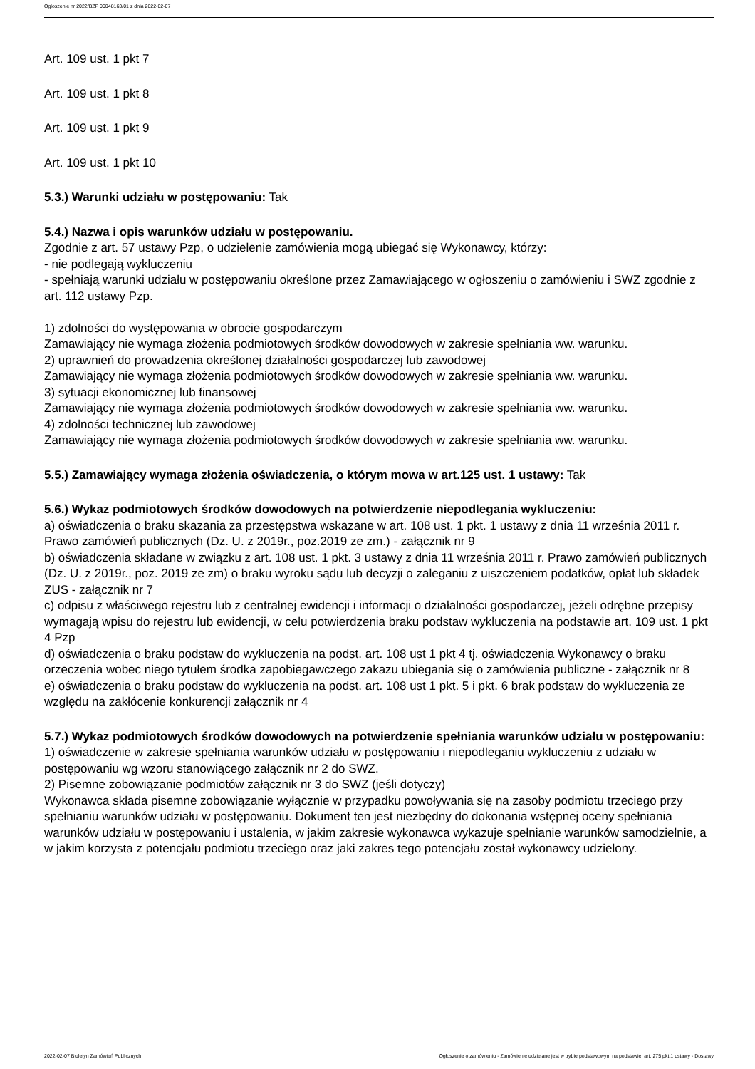Ogłoszenie nr 2022/BZP 00048163/01 z dnia 2022-02-07
Art. 109 ust. 1 pkt 7
Art. 109 ust. 1 pkt 8
Art. 109 ust. 1 pkt 9
Art. 109 ust. 1 pkt 10
5.3.) Warunki udziału w postępowaniu: Tak
5.4.) Nazwa i opis warunków udziału w postępowaniu.
Zgodnie z art. 57 ustawy Pzp, o udzielenie zamówienia mogą ubiegać się Wykonawcy, którzy:
- nie podlegają wykluczeniu
- spełniają warunki udziału w postępowaniu określone przez Zamawiającego w ogłoszeniu o zamówieniu i SWZ zgodnie z art. 112 ustawy Pzp.
1) zdolności do występowania w obrocie gospodarczym
Zamawiający nie wymaga złożenia podmiotowych środków dowodowych w zakresie spełniania ww. warunku.
2) uprawnień do prowadzenia określonej działalności gospodarczej lub zawodowej
Zamawiający nie wymaga złożenia podmiotowych środków dowodowych w zakresie spełniania ww. warunku.
3) sytuacji ekonomicznej lub finansowej
Zamawiający nie wymaga złożenia podmiotowych środków dowodowych w zakresie spełniania ww. warunku.
4) zdolności technicznej lub zawodowej
Zamawiający nie wymaga złożenia podmiotowych środków dowodowych w zakresie spełniania ww. warunku.
5.5.) Zamawiający wymaga złożenia oświadczenia, o którym mowa w art.125 ust. 1 ustawy: Tak
5.6.) Wykaz podmiotowych środków dowodowych na potwierdzenie niepodlegania wykluczeniu:
a) oświadczenia o braku skazania za przestępstwa wskazane w art. 108 ust. 1 pkt. 1 ustawy z dnia 11 września 2011 r. Prawo zamówień publicznych (Dz. U. z 2019r., poz.2019 ze zm.) - załącznik nr 9
b) oświadczenia składane w związku z art. 108 ust. 1 pkt. 3 ustawy z dnia 11 września 2011 r. Prawo zamówień publicznych (Dz. U. z 2019r., poz. 2019 ze zm) o braku wyroku sądu lub decyzji o zaleganiu z uiszczeniem podatków, opłat lub składek ZUS - załącznik nr 7
c) odpisu z właściwego rejestru lub z centralnej ewidencji i informacji o działalności gospodarczej, jeżeli odrębne przepisy wymagają wpisu do rejestru lub ewidencji, w celu potwierdzenia braku podstaw wykluczenia na podstawie art. 109 ust. 1 pkt 4 Pzp
d) oświadczenia o braku podstaw do wykluczenia na podst. art. 108 ust 1 pkt 4 tj. oświadczenia Wykonawcy o braku orzeczenia wobec niego tytułem środka zapobiegawczego zakazu ubiegania się o zamówienia publiczne - załącznik nr 8
e) oświadczenia o braku podstaw do wykluczenia na podst. art. 108 ust 1 pkt. 5 i pkt. 6 brak podstaw do wykluczenia ze względu na zakłócenie konkurencji załącznik nr 4
5.7.) Wykaz podmiotowych środków dowodowych na potwierdzenie spełniania warunków udziału w postępowaniu: 1) oświadczenie w zakresie spełniania warunków udziału w postępowaniu i niepodleganiu wykluczeniu z udziału w postępowaniu wg wzoru stanowiącego załącznik nr 2 do SWZ.
2) Pisemne zobowiązanie podmiotów załącznik nr 3 do SWZ (jeśli dotyczy)
Wykonawca składa pisemne zobowiązanie wyłącznie w przypadku powoływania się na zasoby podmiotu trzeciego przy spełnianiu warunków udziału w postępowaniu. Dokument ten jest niezbędny do dokonania wstępnej oceny spełniania warunków udziału w postępowaniu i ustalenia, w jakim zakresie wykonawca wykazuje spełnianie warunków samodzielnie, a w jakim korzysta z potencjału podmiotu trzeciego oraz jaki zakres tego potencjału został wykonawcy udzielony.
2022-02-07 Biuletyn Zamówień Publicznych Ogłoszenie o zamówieniu - Zamówienie udzielane jest w trybie podstawowym na podstawie: art. 275 pkt 1 ustawy - Dostawy